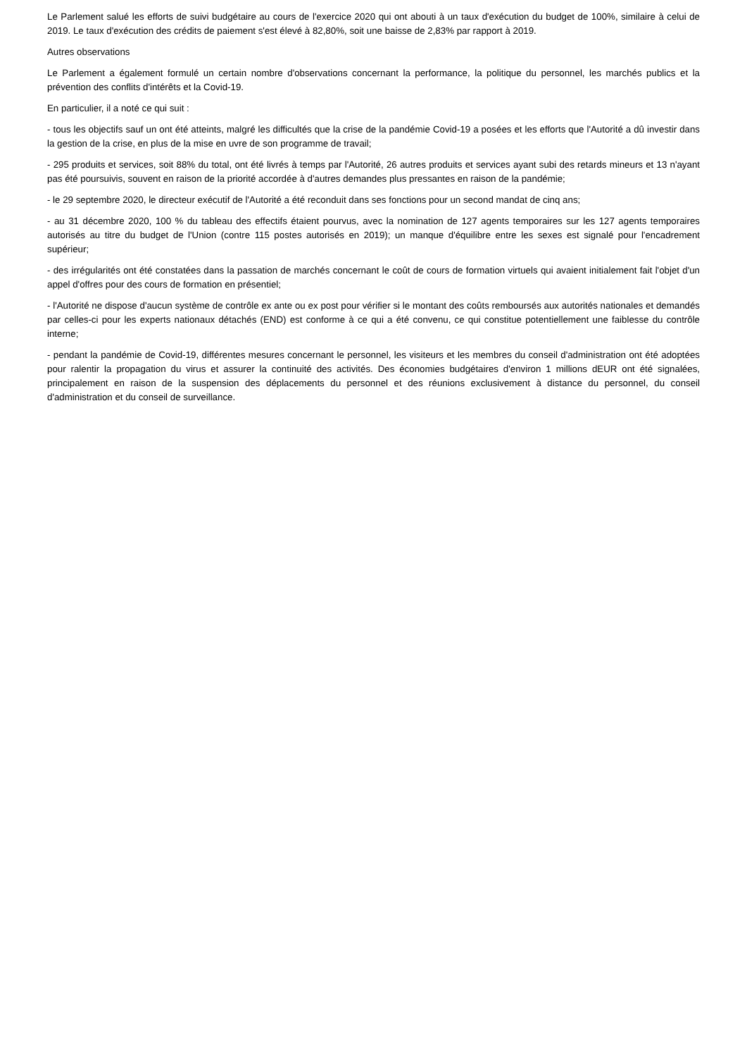Le Parlement salué les efforts de suivi budgétaire au cours de l'exercice 2020 qui ont abouti à un taux d'exécution du budget de 100%, similaire à celui de 2019. Le taux d'exécution des crédits de paiement s'est élevé à 82,80%, soit une baisse de 2,83% par rapport à 2019.
Autres observations
Le Parlement a également formulé un certain nombre d'observations concernant la performance, la politique du personnel, les marchés publics et la prévention des conflits d'intérêts et la Covid-19.
En particulier, il a noté ce qui suit :
- tous les objectifs sauf un ont été atteints, malgré les difficultés que la crise de la pandémie Covid-19 a posées et les efforts que l'Autorité a dû investir dans la gestion de la crise, en plus de la mise en uvre de son programme de travail;
- 295 produits et services, soit 88% du total, ont été livrés à temps par l'Autorité, 26 autres produits et services ayant subi des retards mineurs et 13 n'ayant pas été poursuivis, souvent en raison de la priorité accordée à d'autres demandes plus pressantes en raison de la pandémie;
- le 29 septembre 2020, le directeur exécutif de l'Autorité a été reconduit dans ses fonctions pour un second mandat de cinq ans;
- au 31 décembre 2020, 100 % du tableau des effectifs étaient pourvus, avec la nomination de 127 agents temporaires sur les 127 agents temporaires autorisés au titre du budget de l'Union (contre 115 postes autorisés en 2019); un manque d'équilibre entre les sexes est signalé pour l'encadrement supérieur;
- des irrégularités ont été constatées dans la passation de marchés concernant le coût de cours de formation virtuels qui avaient initialement fait l'objet d'un appel d'offres pour des cours de formation en présentiel;
- l'Autorité ne dispose d'aucun système de contrôle ex ante ou ex post pour vérifier si le montant des coûts remboursés aux autorités nationales et demandés par celles-ci pour les experts nationaux détachés (END) est conforme à ce qui a été convenu, ce qui constitue potentiellement une faiblesse du contrôle interne;
- pendant la pandémie de Covid-19, différentes mesures concernant le personnel, les visiteurs et les membres du conseil d'administration ont été adoptées pour ralentir la propagation du virus et assurer la continuité des activités. Des économies budgétaires d'environ 1 millions dEUR ont été signalées, principalement en raison de la suspension des déplacements du personnel et des réunions exclusivement à distance du personnel, du conseil d'administration et du conseil de surveillance.